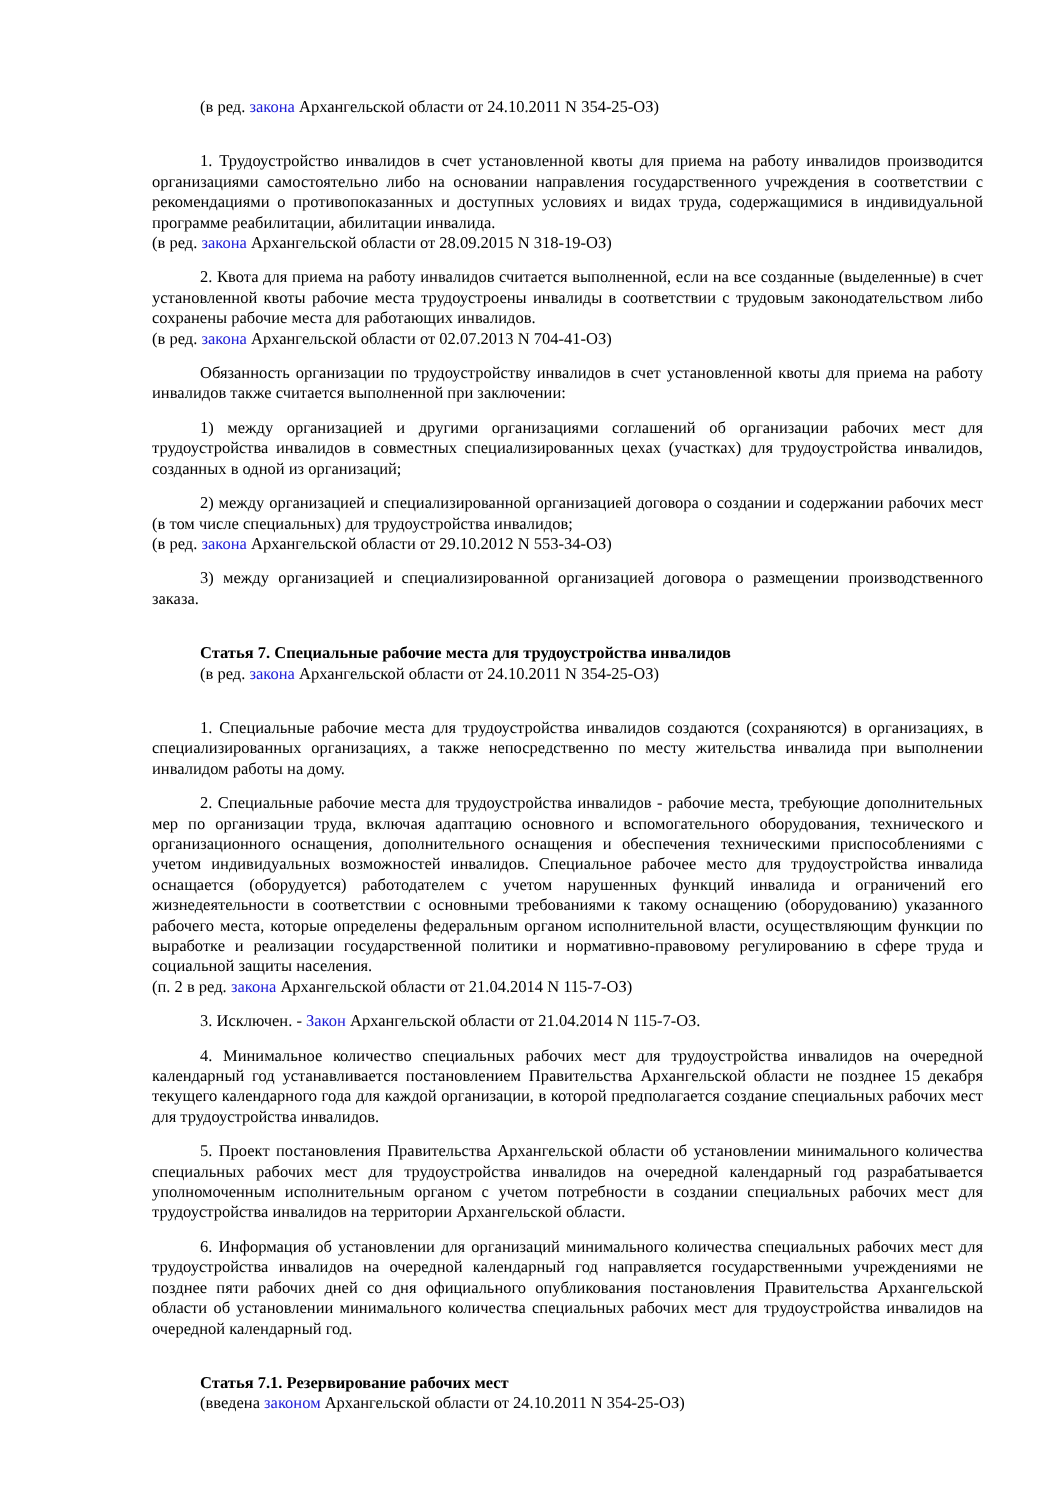(в ред. закона Архангельской области от 24.10.2011 N 354-25-ОЗ)
1. Трудоустройство инвалидов в счет установленной квоты для приема на работу инвалидов производится организациями самостоятельно либо на основании направления государственного учреждения в соответствии с рекомендациями о противопоказанных и доступных условиях и видах труда, содержащимися в индивидуальной программе реабилитации, абилитации инвалида.
(в ред. закона Архангельской области от 28.09.2015 N 318-19-ОЗ)
2. Квота для приема на работу инвалидов считается выполненной, если на все созданные (выделенные) в счет установленной квоты рабочие места трудоустроены инвалиды в соответствии с трудовым законодательством либо сохранены рабочие места для работающих инвалидов.
(в ред. закона Архангельской области от 02.07.2013 N 704-41-ОЗ)
Обязанность организации по трудоустройству инвалидов в счет установленной квоты для приема на работу инвалидов также считается выполненной при заключении:
1) между организацией и другими организациями соглашений об организации рабочих мест для трудоустройства инвалидов в совместных специализированных цехах (участках) для трудоустройства инвалидов, созданных в одной из организаций;
2) между организацией и специализированной организацией договора о создании и содержании рабочих мест (в том числе специальных) для трудоустройства инвалидов;
(в ред. закона Архангельской области от 29.10.2012 N 553-34-ОЗ)
3) между организацией и специализированной организацией договора о размещении производственного заказа.
Статья 7. Специальные рабочие места для трудоустройства инвалидов
(в ред. закона Архангельской области от 24.10.2011 N 354-25-ОЗ)
1. Специальные рабочие места для трудоустройства инвалидов создаются (сохраняются) в организациях, в специализированных организациях, а также непосредственно по месту жительства инвалида при выполнении инвалидом работы на дому.
2. Специальные рабочие места для трудоустройства инвалидов - рабочие места, требующие дополнительных мер по организации труда, включая адаптацию основного и вспомогательного оборудования, технического и организационного оснащения, дополнительного оснащения и обеспечения техническими приспособлениями с учетом индивидуальных возможностей инвалидов. Специальное рабочее место для трудоустройства инвалида оснащается (оборудуется) работодателем с учетом нарушенных функций инвалида и ограничений его жизнедеятельности в соответствии с основными требованиями к такому оснащению (оборудованию) указанного рабочего места, которые определены федеральным органом исполнительной власти, осуществляющим функции по выработке и реализации государственной политики и нормативно-правовому регулированию в сфере труда и социальной защиты населения.
(п. 2 в ред. закона Архангельской области от 21.04.2014 N 115-7-ОЗ)
3. Исключен. - Закон Архангельской области от 21.04.2014 N 115-7-ОЗ.
4. Минимальное количество специальных рабочих мест для трудоустройства инвалидов на очередной календарный год устанавливается постановлением Правительства Архангельской области не позднее 15 декабря текущего календарного года для каждой организации, в которой предполагается создание специальных рабочих мест для трудоустройства инвалидов.
5. Проект постановления Правительства Архангельской области об установлении минимального количества специальных рабочих мест для трудоустройства инвалидов на очередной календарный год разрабатывается уполномоченным исполнительным органом с учетом потребности в создании специальных рабочих мест для трудоустройства инвалидов на территории Архангельской области.
6. Информация об установлении для организаций минимального количества специальных рабочих мест для трудоустройства инвалидов на очередной календарный год направляется государственными учреждениями не позднее пяти рабочих дней со дня официального опубликования постановления Правительства Архангельской области об установлении минимального количества специальных рабочих мест для трудоустройства инвалидов на очередной календарный год.
Статья 7.1. Резервирование рабочих мест
(введена законом Архангельской области от 24.10.2011 N 354-25-ОЗ)